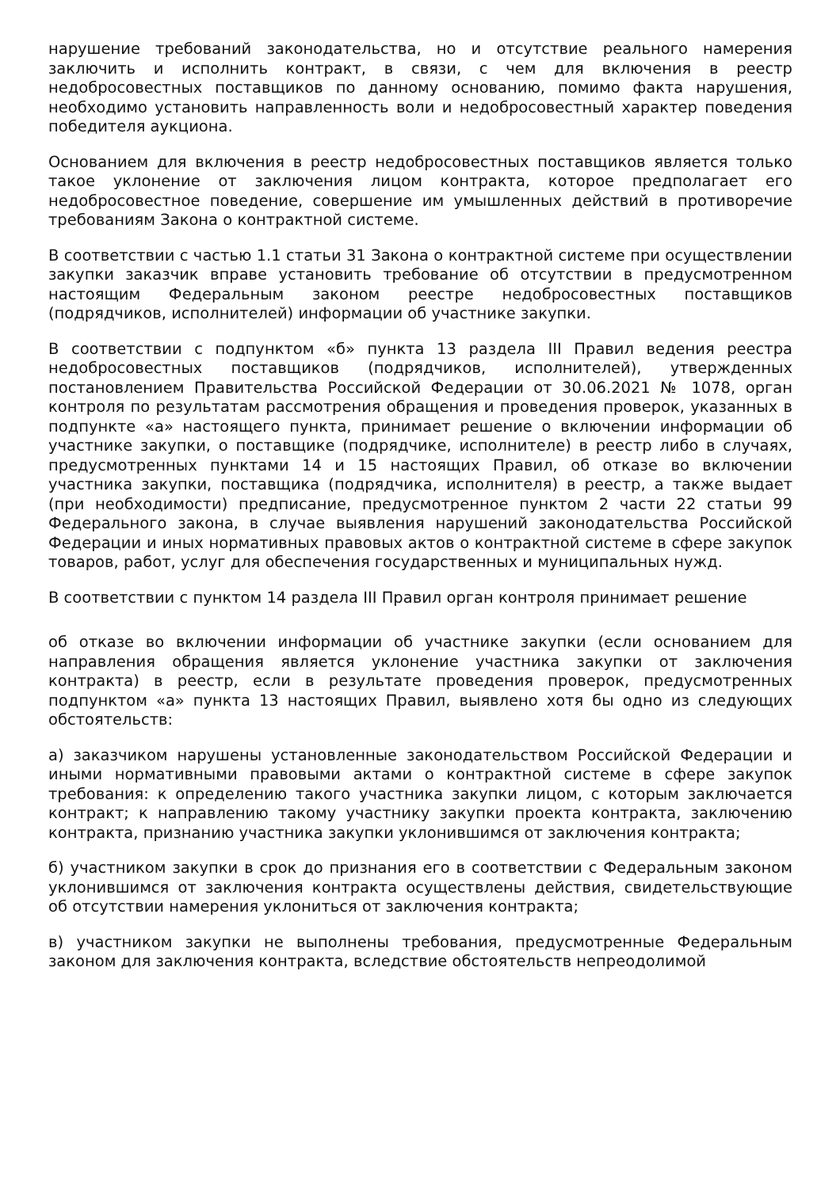нарушение требований законодательства, но и отсутствие реального намерения заключить и исполнить контракт, в связи, с чем для включения в реестр недобросовестных поставщиков по данному основанию, помимо факта нарушения, необходимо установить направленность воли и недобросовестный характер поведения победителя аукциона.
Основанием для включения в реестр недобросовестных поставщиков является только такое уклонение от заключения лицом контракта, которое предполагает его недобросовестное поведение, совершение им умышленных действий в противоречие требованиям Закона о контрактной системе.
В соответствии с частью 1.1 статьи 31 Закона о контрактной системе при осуществлении закупки заказчик вправе установить требование об отсутствии в предусмотренном настоящим Федеральным законом реестре недобросовестных поставщиков (подрядчиков, исполнителей) информации об участнике закупки.
В соответствии с подпунктом «б» пункта 13 раздела III Правил ведения реестра недобросовестных поставщиков (подрядчиков, исполнителей), утвержденных постановлением Правительства Российской Федерации от 30.06.2021 № 1078, орган контроля по результатам рассмотрения обращения и проведения проверок, указанных в подпункте «а» настоящего пункта, принимает решение о включении информации об участнике закупки, о поставщике (подрядчике, исполнителе) в реестр либо в случаях, предусмотренных пунктами 14 и 15 настоящих Правил, об отказе во включении участника закупки, поставщика (подрядчика, исполнителя) в реестр, а также выдает (при необходимости) предписание, предусмотренное пунктом 2 части 22 статьи 99 Федерального закона, в случае выявления нарушений законодательства Российской Федерации и иных нормативных правовых актов о контрактной системе в сфере закупок товаров, работ, услуг для обеспечения государственных и муниципальных нужд.
В соответствии с пунктом 14 раздела III Правил орган контроля принимает решение
об отказе во включении информации об участнике закупки (если основанием для направления обращения является уклонение участника закупки от заключения контракта) в реестр, если в результате проведения проверок, предусмотренных подпунктом «а» пункта 13 настоящих Правил, выявлено хотя бы одно из следующих обстоятельств:
а) заказчиком нарушены установленные законодательством Российской Федерации и иными нормативными правовыми актами о контрактной системе в сфере закупок требования: к определению такого участника закупки лицом, с которым заключается контракт; к направлению такому участнику закупки проекта контракта, заключению контракта, признанию участника закупки уклонившимся от заключения контракта;
б) участником закупки в срок до признания его в соответствии с Федеральным законом уклонившимся от заключения контракта осуществлены действия, свидетельствующие об отсутствии намерения уклониться от заключения контракта;
в) участником закупки не выполнены требования, предусмотренные Федеральным законом для заключения контракта, вследствие обстоятельств непреодолимой